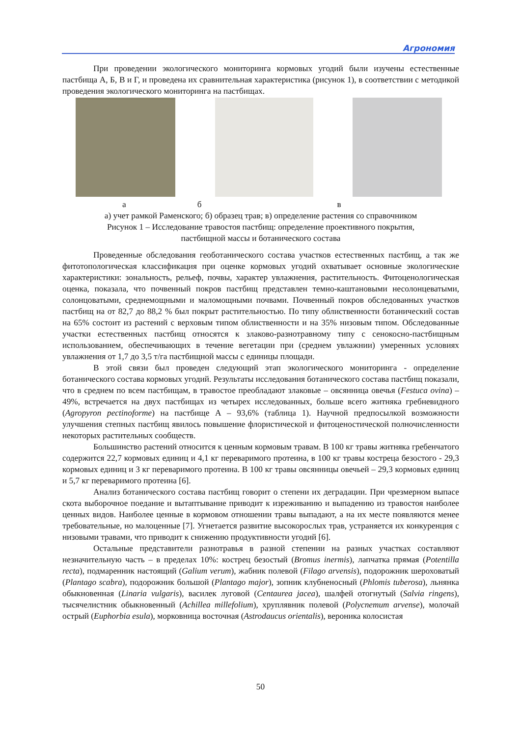Агрономия
При проведении экологического мониторинга кормовых угодий были изучены естественные пастбища А, Б, В и Г, и проведена их сравнительная характеристика (рисунок 1), в соответствии с методикой проведения экологического мониторинга на пастбищах.
а б в
а) учет рамкой Раменского; б) образец трав; в) определение растения со справочником
Рисунок 1 – Исследование травостоя пастбищ: определение проективного покрытия,
пастбищной массы и ботанического состава
Проведенные обследования геоботанического состава участков естественных пастбищ, а так же фитотопологическая классификация при оценке кормовых угодий охватывает основные экологические характеристики: зональность, рельеф, почвы, характер увлажнения, растительность. Фитоценологическая оценка, показала, что почвенный покров пастбищ представлен темно-каштановыми несолонцеватыми, солонцоватыми, среднемощными и маломощными почвами. Почвенный покров обследованных участков пастбищ на от 82,7 до 88,2 % был покрыт растительностью. По типу облиственности ботанический состав на 65% состоит из растений с верховым типом облиственности и на 35% низовым типом. Обследованные участки естественных пастбищ относятся к злаково-разнотравному типу с сенокосно-пастбищным использованием, обеспечивающих в течение вегетации при (среднем увлажнии) умеренных условиях увлажнения от 1,7 до 3,5 т/га пастбищной массы с единицы площади.
В этой связи был проведен следующий этап экологического мониторинга - определение ботанического состава кормовых угодий. Результаты исследования ботанического состава пастбищ показали, что в среднем по всем пастбищам, в травостое преобладают злаковые – овсянница овечья (Festuca ovina) – 49%, встречается на двух пастбищах из четырех исследованных, больше всего житняка гребневидного (Agropyron pectinoforme) на пастбище А – 93,6% (таблица 1). Научной предпосылкой возможности улучшения степных пастбищ явилось повышение флористической и фитоценостической полночисленности некоторых растительных сообществ.
Большинство растений относится к ценным кормовым травам. В 100 кг травы житняка гребенчатого содержится 22,7 кормовых единиц и 4,1 кг переваримого протеина, в 100 кг травы костреца безостого - 29,3 кормовых единиц и 3 кг переваримого протеина. В 100 кг травы овсянницы овечьей – 29,3 кормовых единиц и 5,7 кг переваримого протеина [6].
Анализ ботанического состава пастбищ говорит о степени их деградации. При чрезмерном выпасе скота выборочное поедание и вытаптывание приводит к изреживанию и выпадению из травостоя наиболее ценных видов. Наиболее ценные в кормовом отношении травы выпадают, а на их месте появляются менее требовательные, но малоценные [7]. Угнетается развитие высокорослых трав, устраняется их конкуренция с низовыми травами, что приводит к снижению продуктивности угодий [6].
Остальные представители разнотравья в разной степении на разных участках составляют незначительную часть – в пределах 10%: кострец безостый (Bromus inermis), лапчатка прямая (Potentilla recta), подмаренник настоящий (Galium verum), жабник полевой (Filago arvensis), подорожник шероховатый (Plantago scabra), подорожник большой (Plantago major), зопник клубненосный (Phlomis tuberosa), льнянка обыкновенная (Linaria vulgaris), василек луговой (Centaurea jacea), шалфей отогнутый (Salvia ringens), тысячелистник обыкновенный (Achillea millefolium), хруплявник полевой (Polycnemum arvense), молочай острый (Euphorbia esula), морковница восточная (Astrodaucus orientalis), вероника колосистая
50